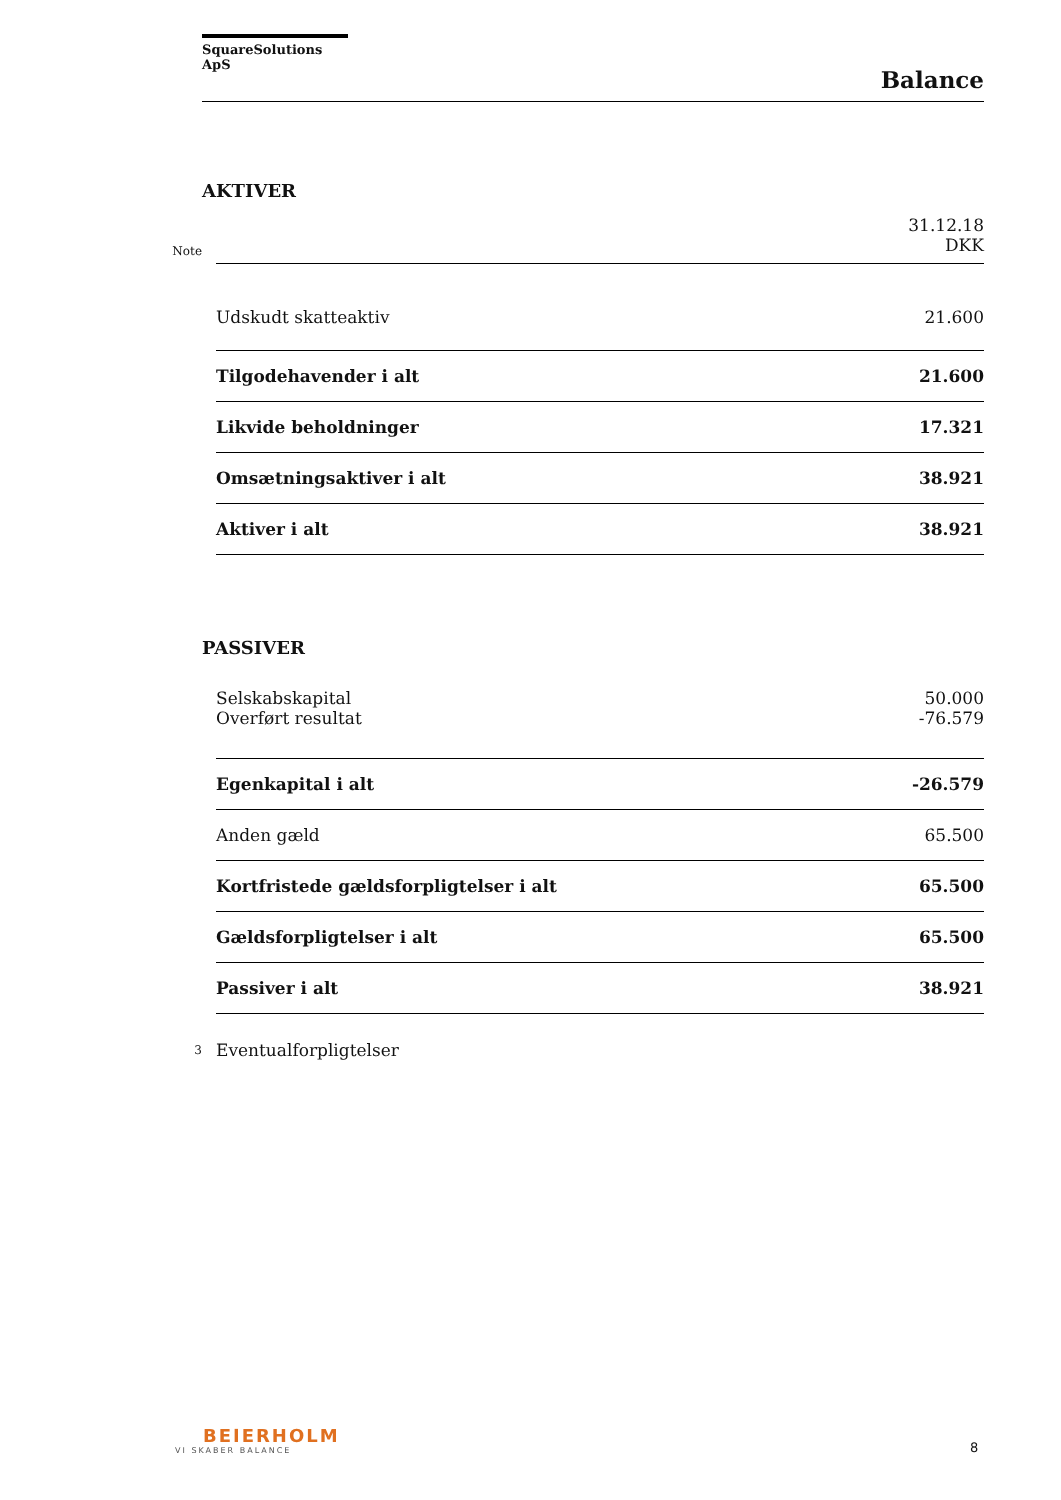SquareSolutions ApS
Balance
AKTIVER
| Note | | 31.12.18 DKK |
| | Udskudt skatteaktiv | 21.600 |
| | Tilgodehavender i alt | 21.600 |
| | Likvide beholdninger | 17.321 |
| | Omsætningsaktiver i alt | 38.921 |
| | Aktiver i alt | 38.921 |
PASSIVER
| | Selskabskapital | 50.000 |
| | Overført resultat | -76.579 |
| | Egenkapital i alt | -26.579 |
| | Anden gæld | 65.500 |
| | Kortfristede gældsforpligtelser i alt | 65.500 |
| | Gældsforpligtelser i alt | 65.500 |
| | Passiver i alt | 38.921 |
| 3 | Eventualforpligtelser | |
BEIERHOLM
VI SKABER BALANCE
8